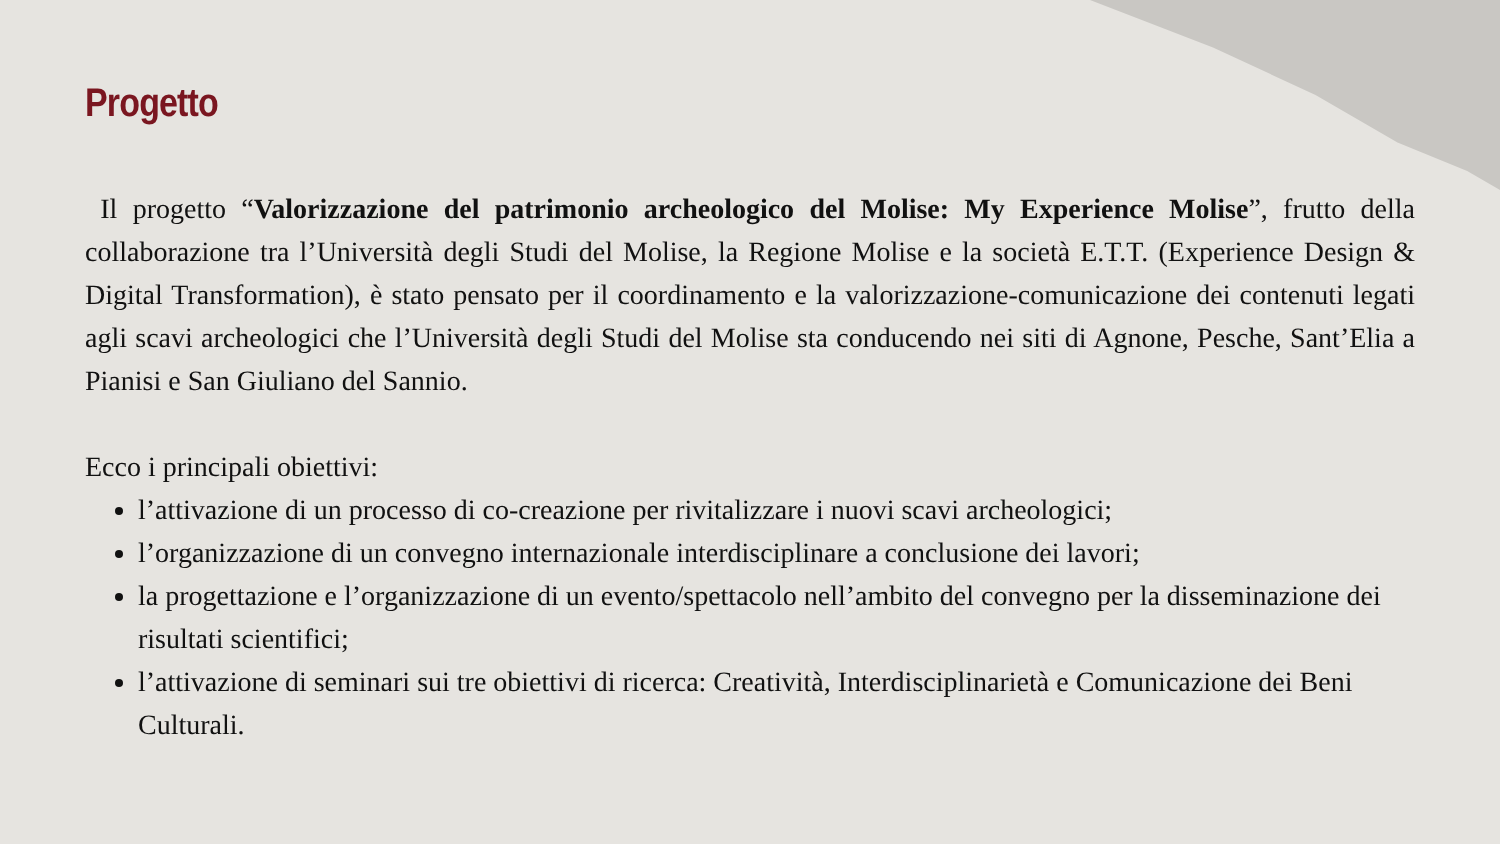Progetto
Il progetto “Valorizzazione del patrimonio archeologico del Molise: My Experience Molise”, frutto della collaborazione tra l’Università degli Studi del Molise, la Regione Molise e la società E.T.T. (Experience Design & Digital Transformation), è stato pensato per il coordinamento e la valorizzazione-comunicazione dei contenuti legati agli scavi archeologici che l’Università degli Studi del Molise sta conducendo nei siti di Agnone, Pesche, Sant’Elia a Pianisi e San Giuliano del Sannio.
Ecco i principali obiettivi:
l’attivazione di un processo di co-creazione per rivitalizzare i nuovi scavi archeologici;
l’organizzazione di un convegno internazionale interdisciplinare a conclusione dei lavori;
la progettazione e l’organizzazione di un evento/spettacolo nell’ambito del convegno per la disseminazione dei risultati scientifici;
l’attivazione di seminari sui tre obiettivi di ricerca: Creatività, Interdisciplinarietà e Comunicazione dei Beni Culturali.